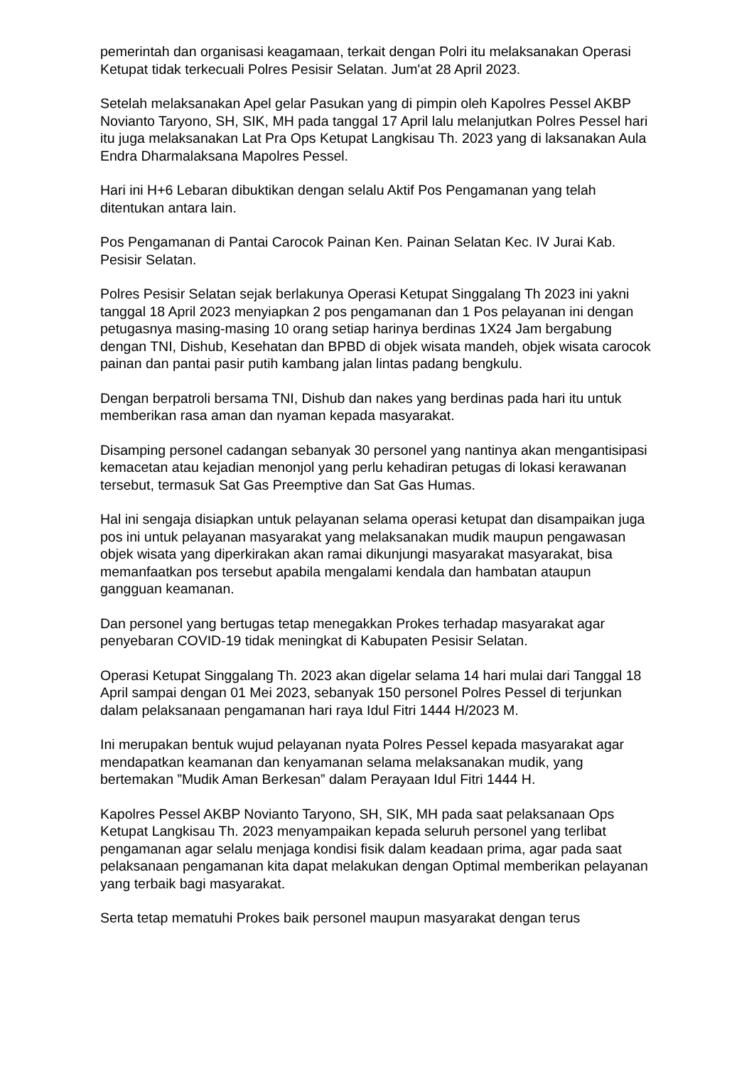pemerintah dan organisasi keagamaan, terkait dengan Polri itu melaksanakan Operasi Ketupat tidak terkecuali Polres Pesisir Selatan. Jum'at 28 April 2023.
Setelah melaksanakan Apel gelar Pasukan yang di pimpin oleh Kapolres Pessel AKBP Novianto Taryono, SH, SIK, MH pada tanggal 17 April lalu melanjutkan Polres Pessel hari itu juga melaksanakan Lat Pra Ops Ketupat Langkisau Th. 2023 yang di laksanakan Aula Endra Dharmalaksana Mapolres Pessel.
Hari ini H+6 Lebaran dibuktikan dengan selalu Aktif Pos Pengamanan yang telah ditentukan antara lain.
Pos Pengamanan di Pantai Carocok Painan Ken. Painan Selatan Kec. IV Jurai Kab. Pesisir Selatan.
Polres Pesisir Selatan sejak berlakunya Operasi Ketupat Singgalang Th 2023 ini yakni tanggal 18 April 2023 menyiapkan 2 pos pengamanan dan 1 Pos pelayanan ini dengan petugasnya masing-masing 10 orang setiap harinya berdinas 1X24 Jam bergabung dengan TNI, Dishub, Kesehatan dan BPBD di objek wisata mandeh, objek wisata carocok painan dan pantai pasir putih kambang jalan lintas padang bengkulu.
Dengan berpatroli bersama TNI, Dishub dan nakes yang berdinas pada hari itu untuk memberikan rasa aman dan nyaman kepada masyarakat.
Disamping personel cadangan sebanyak 30 personel yang nantinya akan mengantisipasi kemacetan atau kejadian menonjol yang perlu kehadiran petugas di lokasi kerawanan tersebut, termasuk Sat Gas Preemptive dan Sat Gas Humas.
Hal ini sengaja disiapkan untuk pelayanan selama operasi ketupat dan disampaikan juga pos ini untuk pelayanan masyarakat yang melaksanakan mudik maupun pengawasan objek wisata yang diperkirakan akan ramai dikunjungi masyarakat masyarakat, bisa memanfaatkan pos tersebut apabila mengalami kendala dan hambatan ataupun gangguan keamanan.
Dan personel yang bertugas tetap menegakkan Prokes terhadap masyarakat agar penyebaran COVID-19 tidak meningkat di Kabupaten Pesisir Selatan.
Operasi Ketupat Singgalang Th. 2023 akan digelar selama 14 hari mulai dari Tanggal 18 April sampai dengan 01 Mei 2023, sebanyak 150 personel Polres Pessel di terjunkan dalam pelaksanaan pengamanan hari raya Idul Fitri 1444 H/2023 M.
Ini merupakan bentuk wujud pelayanan nyata Polres Pessel kepada masyarakat agar mendapatkan keamanan dan kenyamanan selama melaksanakan mudik, yang bertemakan ”Mudik Aman Berkesan” dalam Perayaan Idul Fitri 1444 H.
Kapolres Pessel AKBP Novianto Taryono, SH, SIK, MH pada saat pelaksanaan Ops Ketupat Langkisau Th. 2023 menyampaikan kepada seluruh personel yang terlibat pengamanan agar selalu menjaga kondisi fisik dalam keadaan prima, agar pada saat pelaksanaan pengamanan kita dapat melakukan dengan Optimal memberikan pelayanan yang terbaik bagi masyarakat.
Serta tetap mematuhi Prokes baik personel maupun masyarakat dengan terus